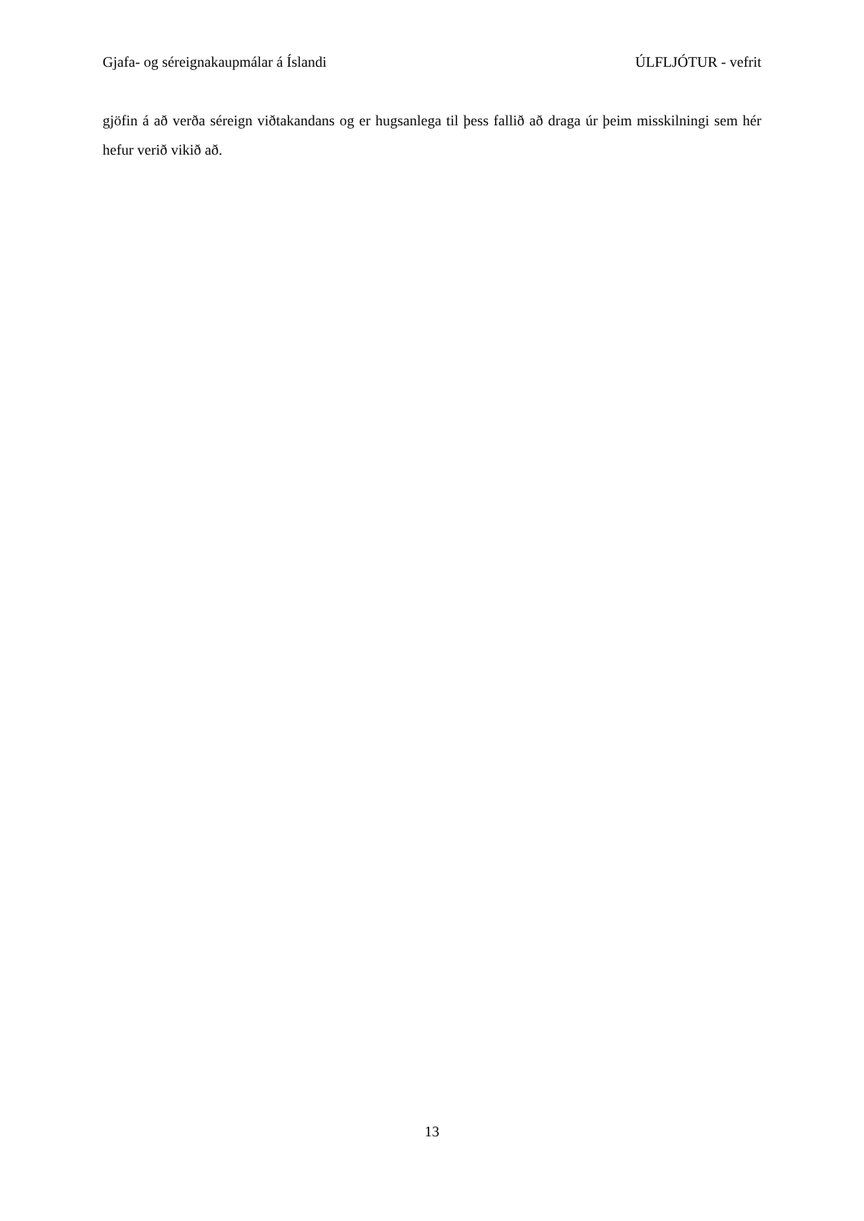Gjafa- og séreignakaupmálar á Íslandi ÚLFLJÓTUR - vefrit
gjöfin á að verða séreign viðtakandans og er hugsanlega til þess fallið að draga úr þeim misskilningi sem hér hefur verið vikið að.
13